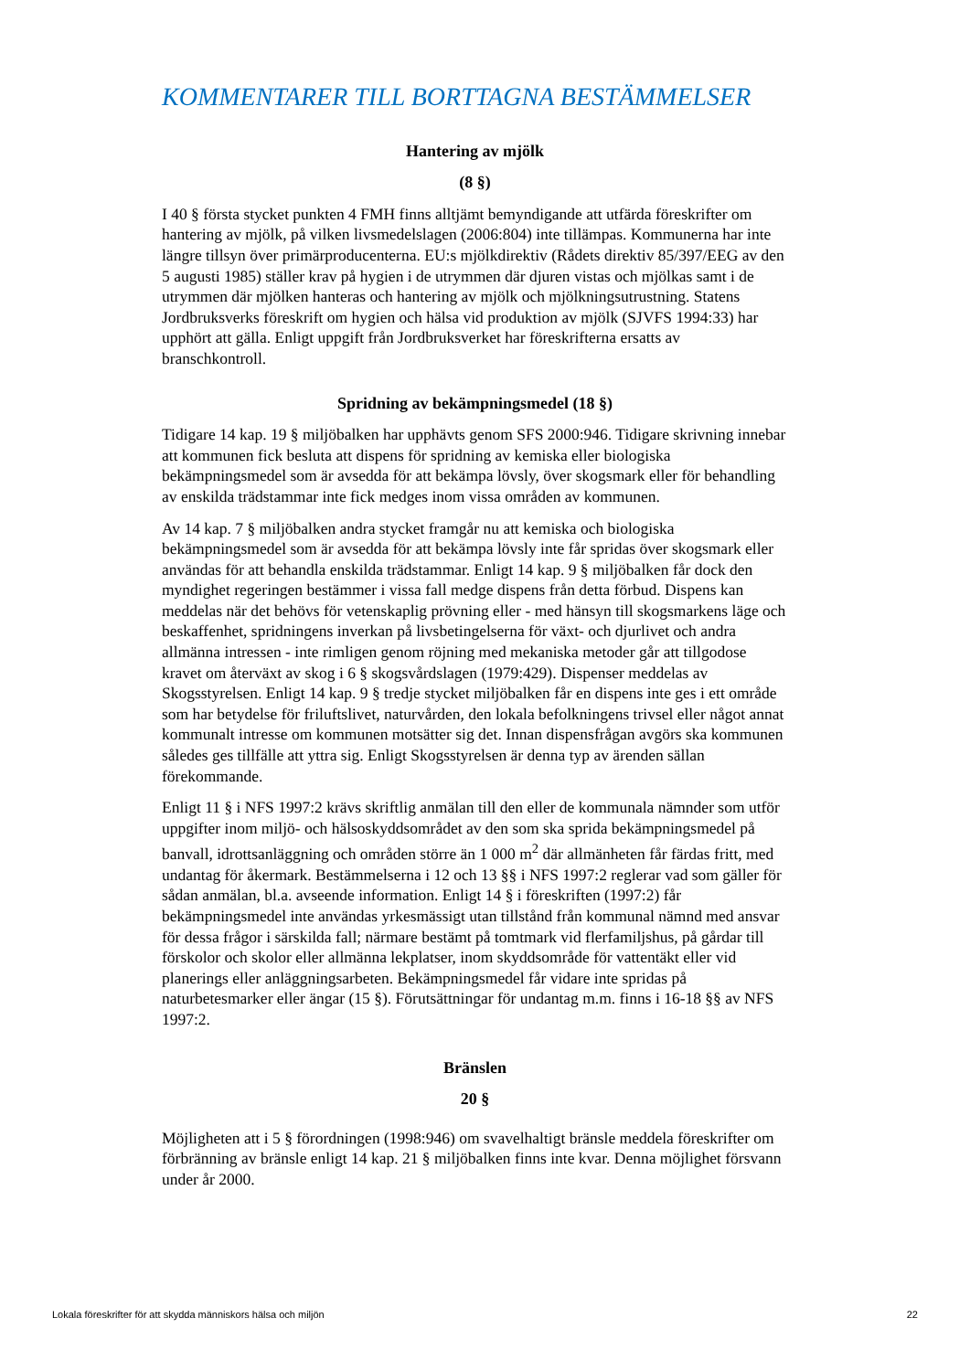KOMMENTARER TILL BORTTAGNA BESTÄMMELSER
Hantering av mjölk
(8 §)
I 40 § första stycket punkten 4 FMH finns alltjämt bemyndigande att utfärda föreskrifter om hantering av mjölk, på vilken livsmedelslagen (2006:804) inte tillämpas. Kommunerna har inte längre tillsyn över primärproducenterna. EU:s mjölkdirektiv (Rådets direktiv 85/397/EEG av den 5 augusti 1985) ställer krav på hygien i de utrymmen där djuren vistas och mjölkas samt i de utrymmen där mjölken hanteras och hantering av mjölk och mjölkningsutrustning. Statens Jordbruksverks föreskrift om hygien och hälsa vid produktion av mjölk (SJVFS 1994:33) har upphört att gälla. Enligt uppgift från Jordbruksverket har föreskrifterna ersatts av branschkontroll.
Spridning av bekämpningsmedel (18 §)
Tidigare 14 kap. 19 § miljöbalken har upphävts genom SFS 2000:946. Tidigare skrivning innebar att kommunen fick besluta att dispens för spridning av kemiska eller biologiska bekämpningsmedel som är avsedda för att bekämpa lövsly, över skogsmark eller för behandling av enskilda trädstammar inte fick medges inom vissa områden av kommunen.
Av 14 kap. 7 § miljöbalken andra stycket framgår nu att kemiska och biologiska bekämpningsmedel som är avsedda för att bekämpa lövsly inte får spridas över skogsmark eller användas för att behandla enskilda trädstammar. Enligt 14 kap. 9 § miljöbalken får dock den myndighet regeringen bestämmer i vissa fall medge dispens från detta förbud. Dispens kan meddelas när det behövs för vetenskaplig prövning eller - med hänsyn till skogsmarkens läge och beskaffenhet, spridningens inverkan på livsbetingelserna för växt- och djurlivet och andra allmänna intressen - inte rimligen genom röjning med mekaniska metoder går att tillgodose kravet om återväxt av skog i 6 § skogsvårdslagen (1979:429). Dispenser meddelas av Skogsstyrelsen. Enligt 14 kap. 9 § tredje stycket miljöbalken får en dispens inte ges i ett område som har betydelse för friluftslivet, naturvården, den lokala befolkningens trivsel eller något annat kommunalt intresse om kommunen motsätter sig det. Innan dispensfrågan avgörs ska kommunen således ges tillfälle att yttra sig. Enligt Skogsstyrelsen är denna typ av ärenden sällan förekommande.
Enligt 11 § i NFS 1997:2 krävs skriftlig anmälan till den eller de kommunala nämnder som utför uppgifter inom miljö- och hälsoskyddsområdet av den som ska sprida bekämpningsmedel på banvall, idrottsanläggning och områden större än 1 000 m<sup>2</sup> där allmänheten får färdas fritt, med undantag för åkermark. Bestämmelserna i 12 och 13 §§ i NFS 1997:2 reglerar vad som gäller för sådan anmälan, bl.a. avseende information. Enligt 14 § i föreskriften (1997:2) får bekämpningsmedel inte användas yrkesmässigt utan tillstånd från kommunal nämnd med ansvar för dessa frågor i särskilda fall; närmare bestämt på tomtmark vid flerfamiljshus, på gårdar till förskolor och skolor eller allmänna lekplatser, inom skyddsområde för vattentäkt eller vid planerings eller anläggningsarbeten. Bekämpningsmedel får vidare inte spridas på naturbetesmarker eller ängar (15 §). Förutsättningar för undantag m.m. finns i 16-18 §§ av NFS 1997:2.
Bränslen
20 §
Möjligheten att i 5 § förordningen (1998:946) om svavelhaltigt bränsle meddela föreskrifter om förbränning av bränsle enligt 14 kap. 21 § miljöbalken finns inte kvar. Denna möjlighet försvann under år 2000.
Lokala föreskrifter för att skydda människors hälsa och miljön 22